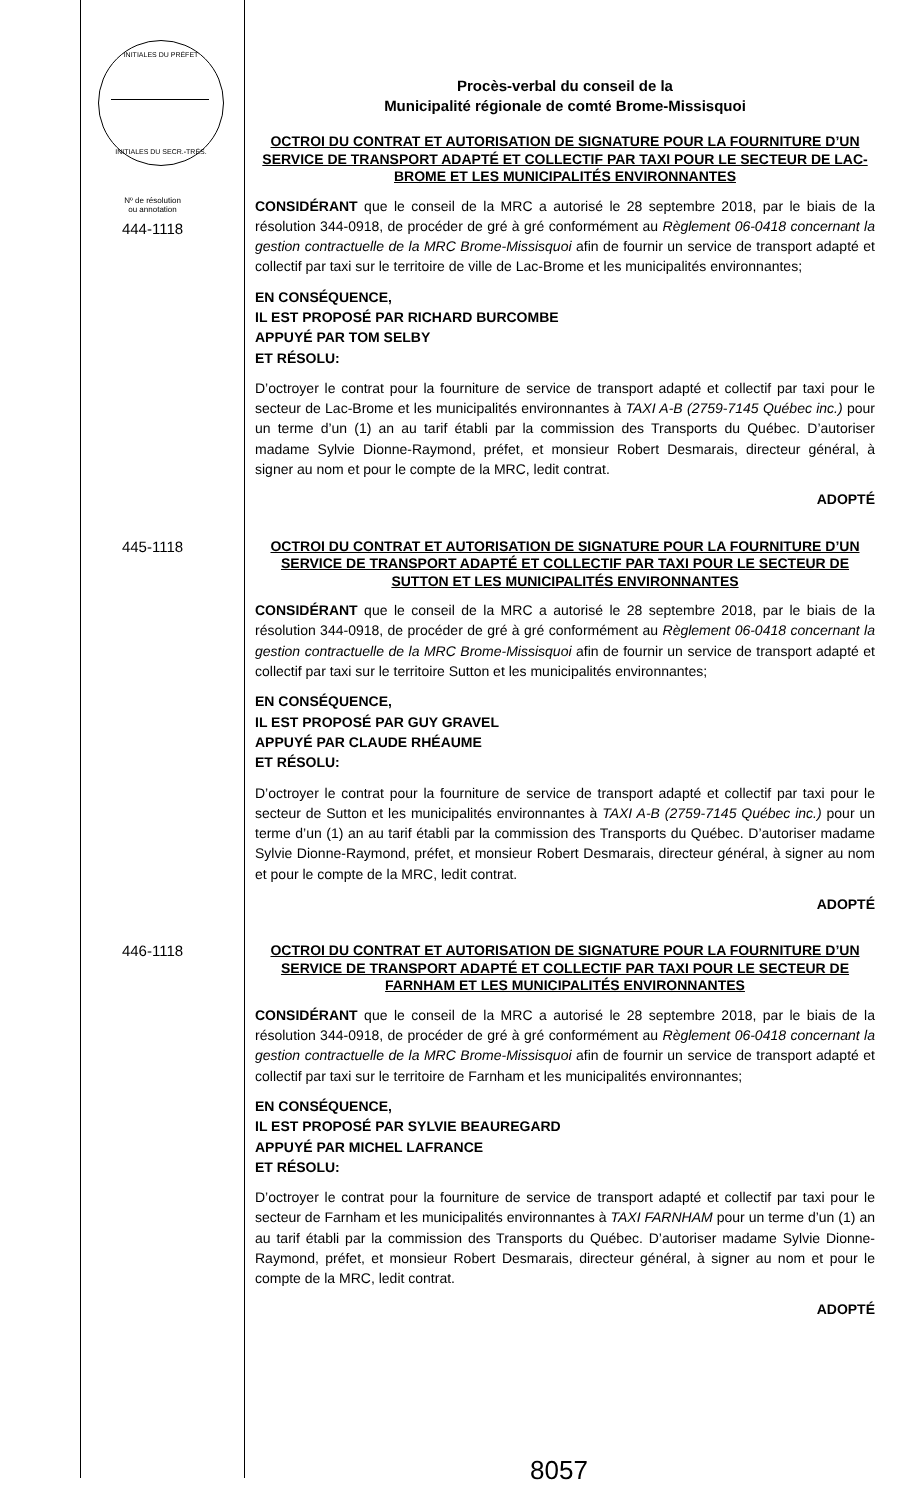INITIALES DU PRÉFET
INITIALES DU SECR.-TRÉS.
Nº de résolution
ou annotation
444-1118
Procès-verbal du conseil de la
Municipalité régionale de comté Brome-Missisquoi
OCTROI DU CONTRAT ET AUTORISATION DE SIGNATURE POUR LA FOURNITURE D’UN SERVICE DE TRANSPORT ADAPTÉ ET COLLECTIF PAR TAXI POUR LE SECTEUR DE LAC-BROME ET LES MUNICIPALITÉS ENVIRONNANTES
CONSIDÉRANT que le conseil de la MRC a autorisé le 28 septembre 2018, par le biais de la résolution 344-0918, de procéder de gré à gré conformément au Règlement 06-0418 concernant la gestion contractuelle de la MRC Brome-Missisquoi afin de fournir un service de transport adapté et collectif par taxi sur le territoire de ville de Lac-Brome et les municipalités environnantes;
EN CONSÉQUENCE,
IL EST PROPOSÉ PAR RICHARD BURCOMBE
APPUYÉ PAR TOM SELBY
ET RÉSOLU:
D’octroyer le contrat pour la fourniture de service de transport adapté et collectif par taxi pour le secteur de Lac-Brome et les municipalités environnantes à TAXI A-B (2759-7145 Québec inc.) pour un terme d’un (1) an au tarif établi par la commission des Transports du Québec. D’autoriser madame Sylvie Dionne-Raymond, préfet, et monsieur Robert Desmarais, directeur général, à signer au nom et pour le compte de la MRC, ledit contrat.
ADOPTÉ
445-1118
OCTROI DU CONTRAT ET AUTORISATION DE SIGNATURE POUR LA FOURNITURE D’UN SERVICE DE TRANSPORT ADAPTÉ ET COLLECTIF PAR TAXI POUR LE SECTEUR DE SUTTON ET LES MUNICIPALITÉS ENVIRONNANTES
CONSIDÉRANT que le conseil de la MRC a autorisé le 28 septembre 2018, par le biais de la résolution 344-0918, de procéder de gré à gré conformément au Règlement 06-0418 concernant la gestion contractuelle de la MRC Brome-Missisquoi afin de fournir un service de transport adapté et collectif par taxi sur le territoire Sutton et les municipalités environnantes;
EN CONSÉQUENCE,
IL EST PROPOSÉ PAR GUY GRAVEL
APPUYÉ PAR CLAUDE RHÉAUME
ET RÉSOLU:
D’octroyer le contrat pour la fourniture de service de transport adapté et collectif par taxi pour le secteur de Sutton et les municipalités environnantes à TAXI A-B (2759-7145 Québec inc.) pour un terme d’un (1) an au tarif établi par la commission des Transports du Québec. D’autoriser madame Sylvie Dionne-Raymond, préfet, et monsieur Robert Desmarais, directeur général, à signer au nom et pour le compte de la MRC, ledit contrat.
ADOPTÉ
446-1118
OCTROI DU CONTRAT ET AUTORISATION DE SIGNATURE POUR LA FOURNITURE D’UN SERVICE DE TRANSPORT ADAPTÉ ET COLLECTIF PAR TAXI POUR LE SECTEUR DE FARNHAM ET LES MUNICIPALITÉS ENVIRONNANTES
CONSIDÉRANT que le conseil de la MRC a autorisé le 28 septembre 2018, par le biais de la résolution 344-0918, de procéder de gré à gré conformément au Règlement 06-0418 concernant la gestion contractuelle de la MRC Brome-Missisquoi afin de fournir un service de transport adapté et collectif par taxi sur le territoire de Farnham et les municipalités environnantes;
EN CONSÉQUENCE,
IL EST PROPOSÉ PAR SYLVIE BEAUREGARD
APPUYÉ PAR MICHEL LAFRANCE
ET RÉSOLU:
D’octroyer le contrat pour la fourniture de service de transport adapté et collectif par taxi pour le secteur de Farnham et les municipalités environnantes à TAXI FARNHAM pour un terme d’un (1) an au tarif établi par la commission des Transports du Québec. D’autoriser madame Sylvie Dionne-Raymond, préfet, et monsieur Robert Desmarais, directeur général, à signer au nom et pour le compte de la MRC, ledit contrat.
ADOPTÉ
8057